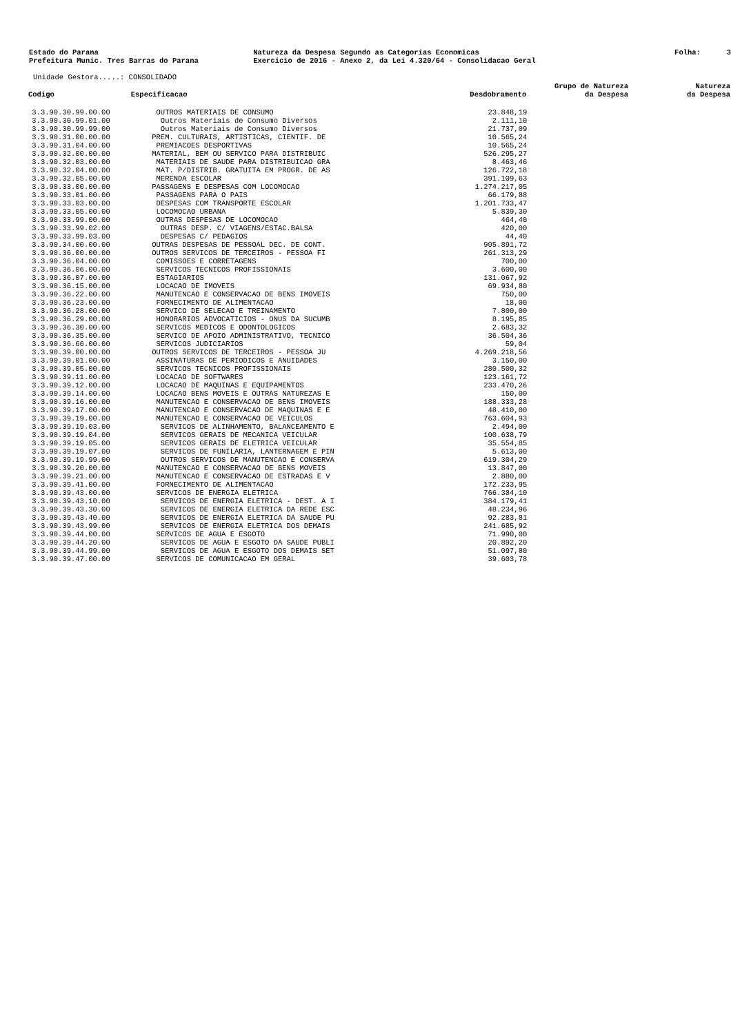Estado do Parana Prefeitura Munic. Tres Barras do Parana
Natureza da Despesa Segundo as Categorias Economicas Exercicio de 2016 - Anexo 2, da Lei 4.320/64 - Consolidacao Geral
Folha: 3
Unidade Gestora.....: CONSOLIDADO
| Codigo | Especificacao | Desdobramento | Grupo de Natureza da Despesa | Natureza da Despesa |
| --- | --- | --- | --- | --- |
| 3.3.90.30.99.00.00 | OUTROS MATERIAIS DE CONSUMO | 23.848,19 | | |
| 3.3.90.30.99.01.00 | Outros Materiais de Consumo Diversos | 2.111,10 | | |
| 3.3.90.30.99.99.00 | Outros Materiais de Consumo Diversos | 21.737,09 | | |
| 3.3.90.31.00.00.00 | PREM. CULTURAIS, ARTISTICAS, CIENTIF. DE | 10.565,24 | | |
| 3.3.90.31.04.00.00 | PREMIACOES DESPORTIVAS | 10.565,24 | | |
| 3.3.90.32.00.00.00 | MATERIAL, BEM OU SERVICO PARA DISTRIBUIC | 526.295,27 | | |
| 3.3.90.32.03.00.00 | MATERIAIS DE SAUDE PARA DISTRIBUICAO GRA | 8.463,46 | | |
| 3.3.90.32.04.00.00 | MAT. P/DISTRIB. GRATUITA EM PROGR. DE AS | 126.722,18 | | |
| 3.3.90.32.05.00.00 | MERENDA ESCOLAR | 391.109,63 | | |
| 3.3.90.33.00.00.00 | PASSAGENS E DESPESAS COM LOCOMOCAO | 1.274.217,05 | | |
| 3.3.90.33.01.00.00 | PASSAGENS PARA O PAIS | 66.179,88 | | |
| 3.3.90.33.03.00.00 | DESPESAS COM TRANSPORTE ESCOLAR | 1.201.733,47 | | |
| 3.3.90.33.05.00.00 | LOCOMOCAO URBANA | 5.839,30 | | |
| 3.3.90.33.99.00.00 | OUTRAS DESPESAS DE LOCOMOCAO | 464,40 | | |
| 3.3.90.33.99.02.00 | OUTRAS DESP. C/ VIAGENS/ESTAC.BALSA | 420,00 | | |
| 3.3.90.33.99.03.00 | DESPESAS C/ PEDAGIOS | 44,40 | | |
| 3.3.90.34.00.00.00 | OUTRAS DESPESAS DE PESSOAL DEC. DE CONT. | 905.891,72 | | |
| 3.3.90.36.00.00.00 | OUTROS SERVICOS DE TERCEIROS - PESSOA FI | 261.313,29 | | |
| 3.3.90.36.04.00.00 | COMISSOES E CORRETAGENS | 700,00 | | |
| 3.3.90.36.06.00.00 | SERVICOS TECNICOS PROFISSIONAIS | 3.600,00 | | |
| 3.3.90.36.07.00.00 | ESTAGIARIOS | 131.067,92 | | |
| 3.3.90.36.15.00.00 | LOCACAO DE IMOVEIS | 69.934,80 | | |
| 3.3.90.36.22.00.00 | MANUTENCAO E CONSERVACAO DE BENS IMOVEIS | 750,00 | | |
| 3.3.90.36.23.00.00 | FORNECIMENTO DE ALIMENTACAO | 18,00 | | |
| 3.3.90.36.28.00.00 | SERVICO DE SELECAO E TREINAMENTO | 7.800,00 | | |
| 3.3.90.36.29.00.00 | HONORARIOS ADVOCATICIOS - ONUS DA SUCUMB | 8.195,85 | | |
| 3.3.90.36.30.00.00 | SERVICOS MEDICOS E ODONTOLOGICOS | 2.683,32 | | |
| 3.3.90.36.35.00.00 | SERVICO DE APOIO ADMINISTRATIVO, TECNICO | 36.504,36 | | |
| 3.3.90.36.66.00.00 | SERVICOS JUDICIARIOS | 59,04 | | |
| 3.3.90.39.00.00.00 | OUTROS SERVICOS DE TERCEIROS - PESSOA JU | 4.269.218,56 | | |
| 3.3.90.39.01.00.00 | ASSINATURAS DE PERIODICOS E ANUIDADES | 3.150,00 | | |
| 3.3.90.39.05.00.00 | SERVICOS TECNICOS PROFISSIONAIS | 280.500,32 | | |
| 3.3.90.39.11.00.00 | LOCACAO DE SOFTWARES | 123.161,72 | | |
| 3.3.90.39.12.00.00 | LOCACAO DE MAQUINAS E EQUIPAMENTOS | 233.470,26 | | |
| 3.3.90.39.14.00.00 | LOCACAO BENS MOVEIS E OUTRAS NATUREZAS E | 150,00 | | |
| 3.3.90.39.16.00.00 | MANUTENCAO E CONSERVACAO DE BENS IMOVEIS | 188.333,28 | | |
| 3.3.90.39.17.00.00 | MANUTENCAO E CONSERVACAO DE MAQUINAS E E | 48.410,00 | | |
| 3.3.90.39.19.00.00 | MANUTENCAO E CONSERVACAO DE VEICULOS | 763.604,93 | | |
| 3.3.90.39.19.03.00 | SERVICOS DE ALINHAMENTO, BALANCEAMENTO E | 2.494,00 | | |
| 3.3.90.39.19.04.00 | SERVICOS GERAIS DE MECANICA VEICULAR | 100.638,79 | | |
| 3.3.90.39.19.05.00 | SERVICOS GERAIS DE ELETRICA VEICULAR | 35.554,85 | | |
| 3.3.90.39.19.07.00 | SERVICOS DE FUNILARIA, LANTERNAGEM E PIN | 5.613,00 | | |
| 3.3.90.39.19.99.00 | OUTROS SERVICOS DE MANUTENCAO E CONSERVA | 619.304,29 | | |
| 3.3.90.39.20.00.00 | MANUTENCAO E CONSERVACAO DE BENS MOVEIS | 13.847,00 | | |
| 3.3.90.39.21.00.00 | MANUTENCAO E CONSERVACAO DE ESTRADAS E V | 2.880,00 | | |
| 3.3.90.39.41.00.00 | FORNECIMENTO DE ALIMENTACAO | 172.233,95 | | |
| 3.3.90.39.43.00.00 | SERVICOS DE ENERGIA ELETRICA | 766.384,10 | | |
| 3.3.90.39.43.10.00 | SERVICOS DE ENERGIA ELETRICA - DEST. A I | 384.179,41 | | |
| 3.3.90.39.43.30.00 | SERVICOS DE ENERGIA ELETRICA DA REDE ESC | 48.234,96 | | |
| 3.3.90.39.43.40.00 | SERVICOS DE ENERGIA ELETRICA DA SAUDE PU | 92.283,81 | | |
| 3.3.90.39.43.99.00 | SERVICOS DE ENERGIA ELETRICA DOS DEMAIS | 241.685,92 | | |
| 3.3.90.39.44.00.00 | SERVICOS DE AGUA E ESGOTO | 71.990,00 | | |
| 3.3.90.39.44.20.00 | SERVICOS DE AGUA E ESGOTO DA SAUDE PUBLI | 20.892,20 | | |
| 3.3.90.39.44.99.00 | SERVICOS DE AGUA E ESGOTO DOS DEMAIS SET | 51.097,80 | | |
| 3.3.90.39.47.00.00 | SERVICOS DE COMUNICACAO EM GERAL | 39.603,78 | | |